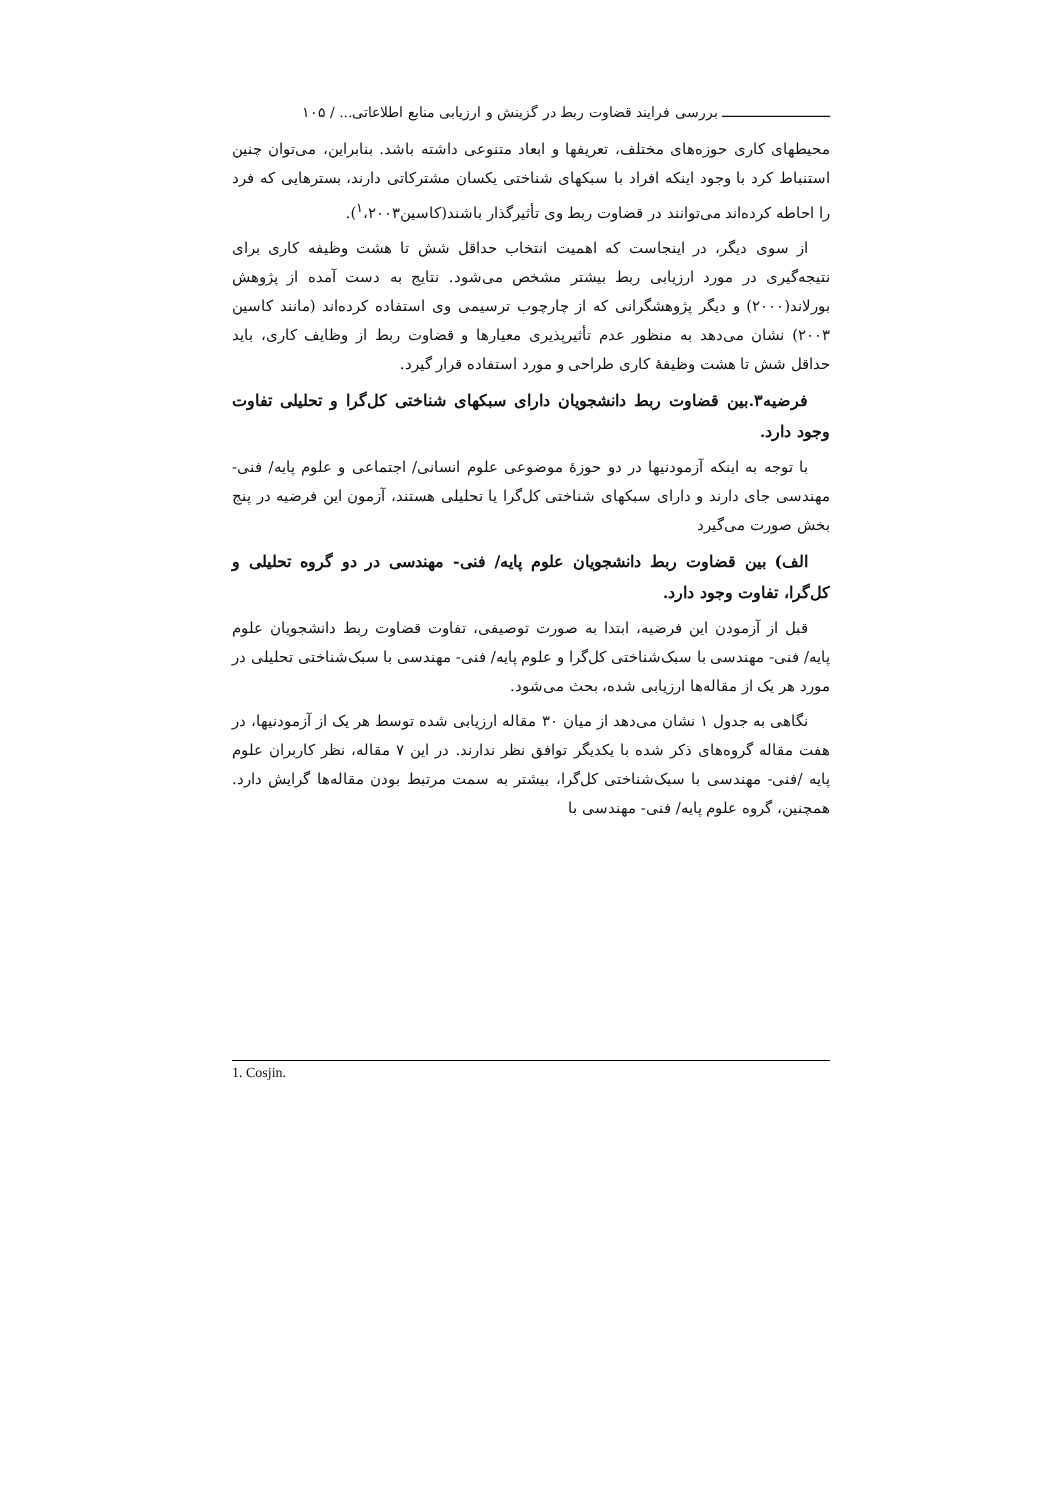ـــــــــــــــــــــــــــ بررسی فرایند قضاوت ربط در گزینش و ارزیابی منابع اطلاعاتی... / ۱۰۵
محیطهای کاری حوزه‌های مختلف، تعریفها و ابعاد متنوعی داشته باشد. بنابراین، می‌توان چنین استنباط کرد با وجود اینکه افراد با سبکهای شناختی یکسان مشترکاتی دارند، بسترهایی که فرد را احاطه کرده‌اند می‌توانند در قضاوت ربط وی تأثیرگذار باشند(کاسین<sup>۱</sup>،۲۰۰۳).
از سوی دیگر، در اینجاست که اهمیت انتخاب حداقل شش تا هشت وظیفه کاری برای نتیجه‌گیری در مورد ارزیابی ربط بیشتر مشخص می‌شود. نتایج به دست آمده از پژوهش بورلاند(۲۰۰۰) و دیگر پژوهشگرانی که از چارچوب ترسیمی وی استفاده کرده‌اند (مانند کاسین ۲۰۰۳) نشان می‌دهد به منظور عدم تأثیرپذیری معیارها و قضاوت ربط از وظایف کاری، باید حداقل شش تا هشت وظیفهٔ کاری طراحی و مورد استفاده قرار گیرد.
فرضیه۳.بین قضاوت ربط دانشجویان دارای سبکهای شناختی کل‌گرا و تحلیلی تفاوت وجود دارد.
با توجه به اینکه آزمودنیها در دو حوزهٔ موضوعی علوم انسانی/ اجتماعی و علوم پایه/ فنی- مهندسی جای دارند و دارای سبکهای شناختی کل‌گرا یا تحلیلی هستند، آزمون این فرضیه در پنج بخش صورت می‌گیرد
الف) بین قضاوت ربط دانشجویان علوم پایه/ فنی- مهندسی در دو گروه تحلیلی و کل‌گرا، تفاوت وجود دارد.
قبل از آزمودن این فرضیه، ابتدا به صورت توصیفی، تفاوت قضاوت ربط دانشجویان علوم پایه/ فنی- مهندسی با سبک‌شناختی کل‌گرا و علوم پایه/ فنی- مهندسی با سبک‌شناختی تحلیلی در مورد هر یک از مقاله‌ها ارزیابی شده، بحث می‌شود.
نگاهی به جدول ۱ نشان می‌دهد از میان ۳۰ مقاله ارزیابی شده توسط هر یک از آزمودنیها، در هفت مقاله گروه‌های ذکر شده با یکدیگر توافق نظر ندارند. در این ۷ مقاله، نظر کاربران علوم پایه /فنی- مهندسی با سبک‌شناختی کل‌گرا، بیشتر به سمت مرتبط بودن مقاله‌ها گرایش دارد. همچنین، گروه علوم پایه/ فنی- مهندسی با
1. Cosjin.